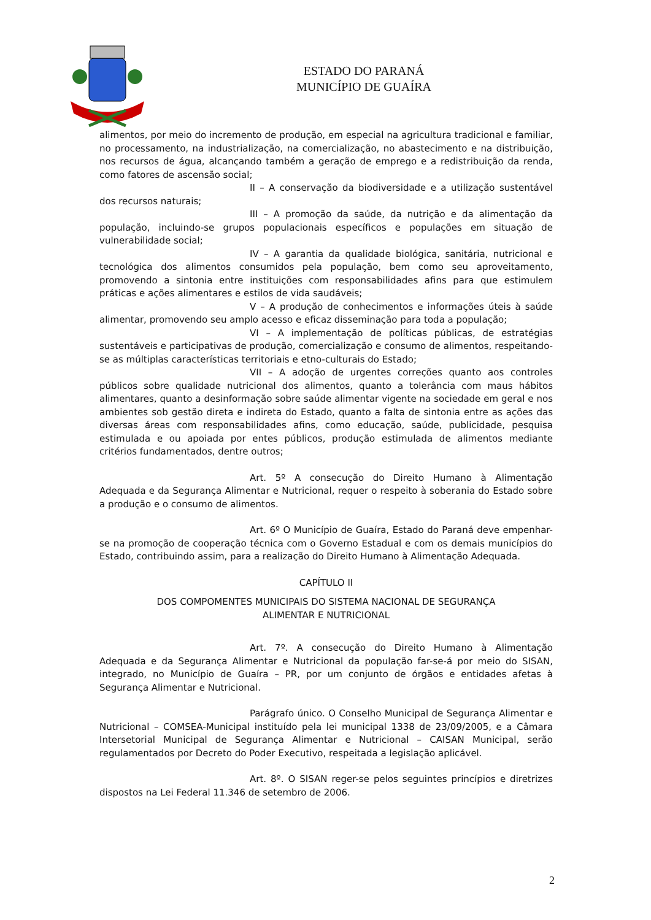ESTADO DO PARANÁ
MUNICÍPIO DE GUAÍRA
alimentos, por meio do incremento de produção, em especial na agricultura tradicional e familiar, no processamento, na industrialização, na comercialização, no abastecimento e na distribuição, nos recursos de água, alcançando também a geração de emprego e a redistribuição da renda, como fatores de ascensão social;
II – A conservação da biodiversidade e a utilização sustentável dos recursos naturais;
III – A promoção da saúde, da nutrição e da alimentação da população, incluindo-se grupos populacionais específicos e populações em situação de vulnerabilidade social;
IV – A garantia da qualidade biológica, sanitária, nutricional e tecnológica dos alimentos consumidos pela população, bem como seu aproveitamento, promovendo a sintonia entre instituições com responsabilidades afins para que estimulem práticas e ações alimentares e estilos de vida saudáveis;
V – A produção de conhecimentos e informações úteis à saúde alimentar, promovendo seu amplo acesso e eficaz disseminação para toda a população;
VI – A implementação de políticas públicas, de estratégias sustentáveis e participativas de produção, comercialização e consumo de alimentos, respeitando-se as múltiplas características territoriais e etno-culturais do Estado;
VII – A adoção de urgentes correções quanto aos controles públicos sobre qualidade nutricional dos alimentos, quanto a tolerância com maus hábitos alimentares, quanto a desinformação sobre saúde alimentar vigente na sociedade em geral e nos ambientes sob gestão direta e indireta do Estado, quanto a falta de sintonia entre as ações das diversas áreas com responsabilidades afins, como educação, saúde, publicidade, pesquisa estimulada e ou apoiada por entes públicos, produção estimulada de alimentos mediante critérios fundamentados, dentre outros;
Art. 5º A consecução do Direito Humano à Alimentação Adequada e da Segurança Alimentar e Nutricional, requer o respeito à soberania do Estado sobre a produção e o consumo de alimentos.
Art. 6º O Município de Guaíra, Estado do Paraná deve empenhar-se na promoção de cooperação técnica com o Governo Estadual e com os demais municípios do Estado, contribuindo assim, para a realização do Direito Humano à Alimentação Adequada.
CAPÍTULO II
DOS COMPOMENTES MUNICIPAIS DO SISTEMA NACIONAL DE SEGURANÇA
ALIMENTAR E NUTRICIONAL
Art. 7º. A consecução do Direito Humano à Alimentação Adequada e da Segurança Alimentar e Nutricional da população far-se-á por meio do SISAN, integrado, no Município de Guaíra – PR, por um conjunto de órgãos e entidades afetas à Segurança Alimentar e Nutricional.
Parágrafo único. O Conselho Municipal de Segurança Alimentar e Nutricional – COMSEA-Municipal instituído pela lei municipal 1338 de 23/09/2005, e a Câmara Intersetorial Municipal de Segurança Alimentar e Nutricional – CAISAN Municipal, serão regulamentados por Decreto do Poder Executivo, respeitada a legislação aplicável.
Art. 8º. O SISAN reger-se pelos seguintes princípios e diretrizes dispostos na Lei Federal 11.346 de setembro de 2006.
2